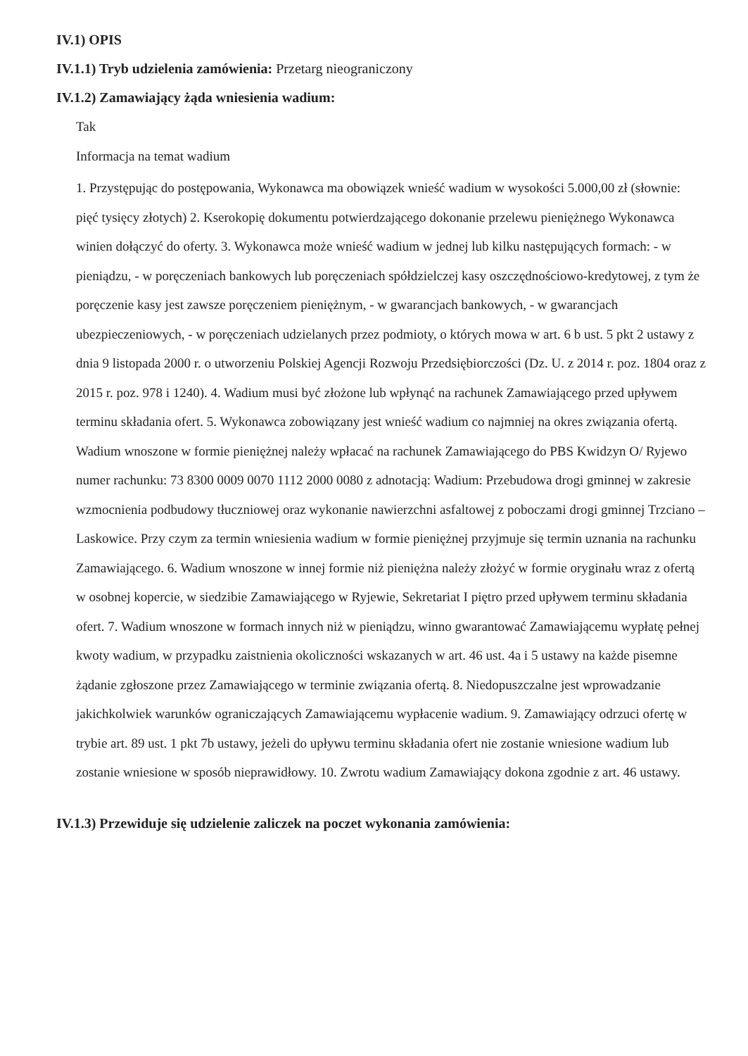IV.1) OPIS
IV.1.1) Tryb udzielenia zamówienia: Przetarg nieograniczony
IV.1.2) Zamawiający żąda wniesienia wadium:
Tak
Informacja na temat wadium
1. Przystępując do postępowania, Wykonawca ma obowiązek wnieść wadium w wysokości 5.000,00 zł (słownie: pięć tysięcy złotych) 2. Kserokopię dokumentu potwierdzającego dokonanie przelewu pieniężnego Wykonawca winien dołączyć do oferty. 3. Wykonawca może wnieść wadium w jednej lub kilku następujących formach: - w pieniądzu, - w poręczeniach bankowych lub poręczeniach spółdzielczej kasy oszczędnościowo-kredytowej, z tym że poręczenie kasy jest zawsze poręczeniem pieniężnym, - w gwarancjach bankowych, - w gwarancjach ubezpieczeniowych, - w poręczeniach udzielanych przez podmioty, o których mowa w art. 6 b ust. 5 pkt 2 ustawy z dnia 9 listopada 2000 r. o utworzeniu Polskiej Agencji Rozwoju Przedsiębiorczości (Dz. U. z 2014 r. poz. 1804 oraz z 2015 r. poz. 978 i 1240). 4. Wadium musi być złożone lub wpłynąć na rachunek Zamawiającego przed upływem terminu składania ofert. 5. Wykonawca zobowiązany jest wnieść wadium co najmniej na okres związania ofertą. Wadium wnoszone w formie pieniężnej należy wpłacać na rachunek Zamawiającego do PBS Kwidzyn O/ Ryjewo numer rachunku: 73 8300 0009 0070 1112 2000 0080 z adnotacją: Wadium: Przebudowa drogi gminnej w zakresie wzmocnienia podbudowy tłuczniowej oraz wykonanie nawierzchni asfaltowej z poboczami drogi gminnej Trzciano – Laskowice. Przy czym za termin wniesienia wadium w formie pieniężnej przyjmuje się termin uznania na rachunku Zamawiającego. 6. Wadium wnoszone w innej formie niż pieniężna należy złożyć w formie oryginału wraz z ofertą w osobnej kopercie, w siedzibie Zamawiającego w Ryjewie, Sekretariat I piętro przed upływem terminu składania ofert. 7. Wadium wnoszone w formach innych niż w pieniądzu, winno gwarantować Zamawiającemu wypłatę pełnej kwoty wadium, w przypadku zaistnienia okoliczności wskazanych w art. 46 ust. 4a i 5 ustawy na każde pisemne żądanie zgłoszone przez Zamawiającego w terminie związania ofertą. 8. Niedopuszczalne jest wprowadzanie jakichkolwiek warunków ograniczających Zamawiającemu wypłacenie wadium. 9. Zamawiający odrzuci ofertę w trybie art. 89 ust. 1 pkt 7b ustawy, jeżeli do upływu terminu składania ofert nie zostanie wniesione wadium lub zostanie wniesione w sposób nieprawidłowy. 10. Zwrotu wadium Zamawiający dokona zgodnie z art. 46 ustawy.
IV.1.3) Przewiduje się udzielenie zaliczek na poczet wykonania zamówienia: